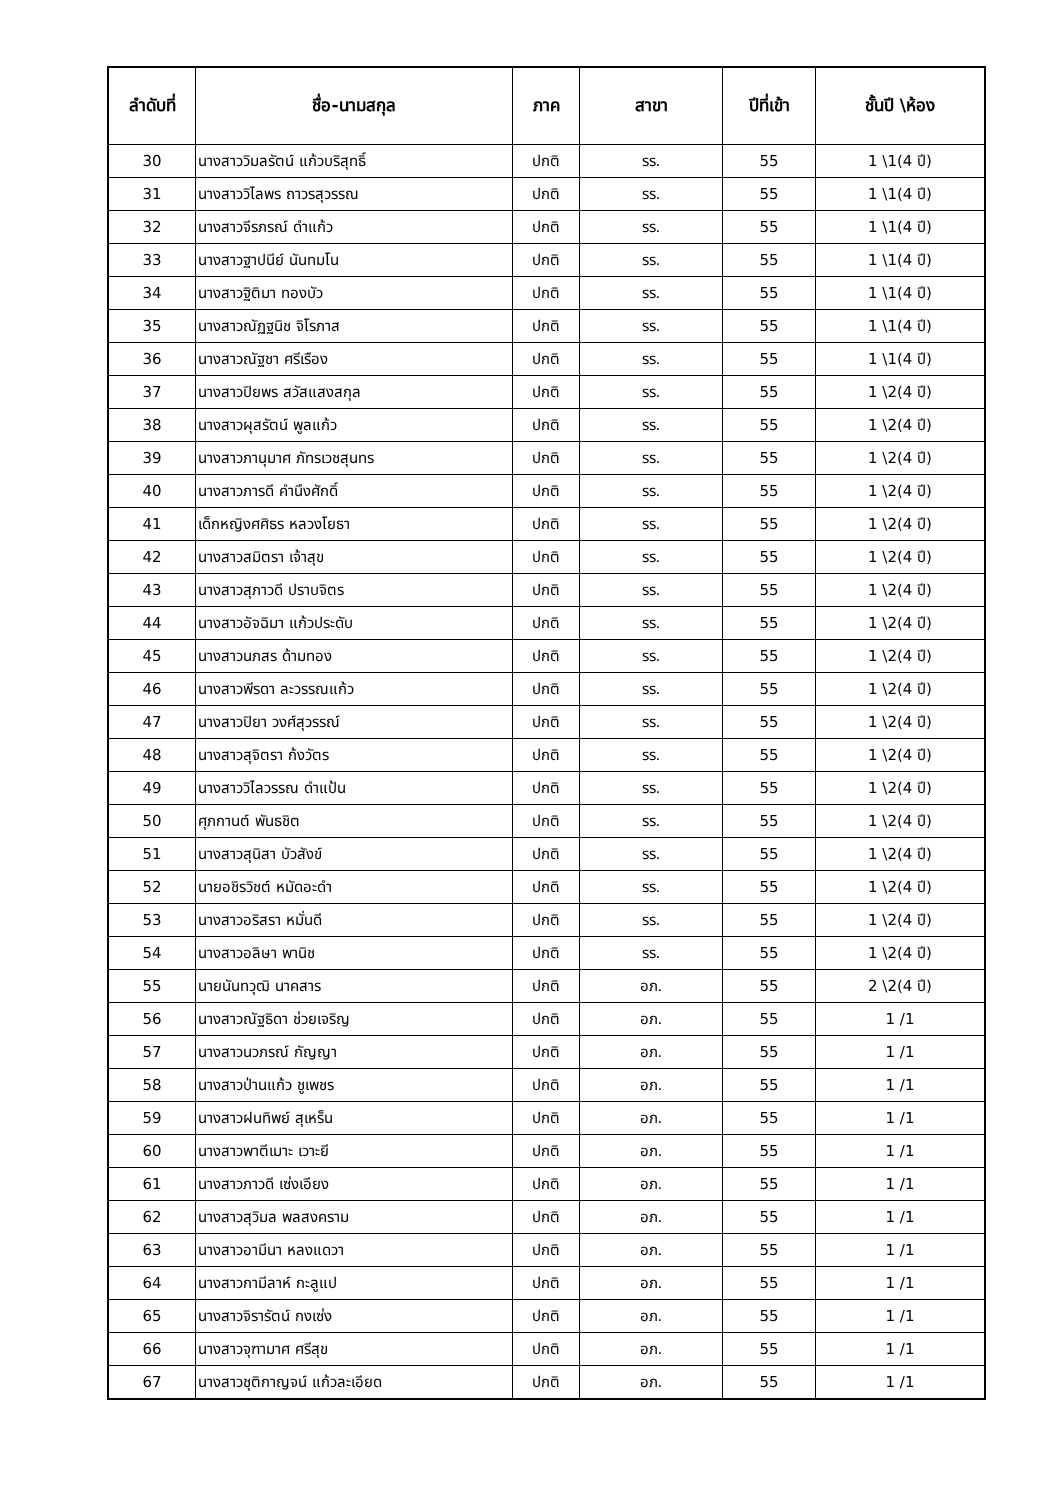| ลำดับที่ | ชื่อ-นามสกุล | ภาค | สาขา | ปีที่เข้า | ชั้นปี \ห้อง |
| --- | --- | --- | --- | --- | --- |
| 30 | นางสาววิมลรัตน์ แก้วบริสุทธิ์ | ปกติ | รร. | 55 | 1 \1(4 ปี) |
| 31 | นางสาววิไลพร ถาวรสุวรรณ | ปกติ | รร. | 55 | 1 \1(4 ปี) |
| 32 | นางสาวจีรภรณ์ ดำแก้ว | ปกติ | รร. | 55 | 1 \1(4 ปี) |
| 33 | นางสาวฐาปนีย์ นันทมโน | ปกติ | รร. | 55 | 1 \1(4 ปี) |
| 34 | นางสาวฐิติมา ทองบัว | ปกติ | รร. | 55 | 1 \1(4 ปี) |
| 35 | นางสาวณัฏฐนิช จิโรภาส | ปกติ | รร. | 55 | 1 \1(4 ปี) |
| 36 | นางสาวณัฐชา ศรีเรือง | ปกติ | รร. | 55 | 1 \1(4 ปี) |
| 37 | นางสาวปิยพร สวัสแสงสกุล | ปกติ | รร. | 55 | 1 \2(4 ปี) |
| 38 | นางสาวผุสรัตน์ พูลแก้ว | ปกติ | รร. | 55 | 1 \2(4 ปี) |
| 39 | นางสาวภานุมาศ ภัทรเวชสุนทร | ปกติ | รร. | 55 | 1 \2(4 ปี) |
| 40 | นางสาวภารดี คำนึงศักดิ์ | ปกติ | รร. | 55 | 1 \2(4 ปี) |
| 41 | เด็กหญิงศศิธร หลวงโยธา | ปกติ | รร. | 55 | 1 \2(4 ปี) |
| 42 | นางสาวสมิตรา เจ้าสุข | ปกติ | รร. | 55 | 1 \2(4 ปี) |
| 43 | นางสาวสุภาวดี ปราบจิตร | ปกติ | รร. | 55 | 1 \2(4 ปี) |
| 44 | นางสาวอัจฉิมา แก้วประดับ | ปกติ | รร. | 55 | 1 \2(4 ปี) |
| 45 | นางสาวนภสร ด้ามทอง | ปกติ | รร. | 55 | 1 \2(4 ปี) |
| 46 | นางสาวพีรดา ละวรรณแก้ว | ปกติ | รร. | 55 | 1 \2(4 ปี) |
| 47 | นางสาวปิยา วงศ์สุวรรณ์ | ปกติ | รร. | 55 | 1 \2(4 ปี) |
| 48 | นางสาวสุจิตรา ก้งวัตร | ปกติ | รร. | 55 | 1 \2(4 ปี) |
| 49 | นางสาววิไลวรรณ ดำแป้น | ปกติ | รร. | 55 | 1 \2(4 ปี) |
| 50 | ศุภกานต์ พันธชิต | ปกติ | รร. | 55 | 1 \2(4 ปี) |
| 51 | นางสาวสุนิสา บัวสังข์ | ปกติ | รร. | 55 | 1 \2(4 ปี) |
| 52 | นายอชิรวิชต์ หมัดอะดำ | ปกติ | รร. | 55 | 1 \2(4 ปี) |
| 53 | นางสาวอริสรา หมั่นดี | ปกติ | รร. | 55 | 1 \2(4 ปี) |
| 54 | นางสาวอลิษา พานิช | ปกติ | รร. | 55 | 1 \2(4 ปี) |
| 55 | นายนันทวุฒิ นาคสาร | ปกติ | อภ. | 55 | 2 \2(4 ปี) |
| 56 | นางสาวณัฐธิดา ช่วยเจริญ | ปกติ | อภ. | 55 | 1 /1 |
| 57 | นางสาวนวภรณ์ กัญญา | ปกติ | อภ. | 55 | 1 /1 |
| 58 | นางสาวป่านแก้ว ชูเพชร | ปกติ | อภ. | 55 | 1 /1 |
| 59 | นางสาวฝนทิพย์ สุเหร็น | ปกติ | อภ. | 55 | 1 /1 |
| 60 | นางสาวพาตีเมาะ เวาะยี | ปกติ | อภ. | 55 | 1 /1 |
| 61 | นางสาวภาวดี เซ่งเอียง | ปกติ | อภ. | 55 | 1 /1 |
| 62 | นางสาวสุวิมล พลสงคราม | ปกติ | อภ. | 55 | 1 /1 |
| 63 | นางสาวอามีนา หลงแดวา | ปกติ | อภ. | 55 | 1 /1 |
| 64 | นางสาวกามีลาห์ กะลูแป | ปกติ | อภ. | 55 | 1 /1 |
| 65 | นางสาวจิรารัตน์ กงเซ่ง | ปกติ | อภ. | 55 | 1 /1 |
| 66 | นางสาวจุฑามาศ ศรีสุข | ปกติ | อภ. | 55 | 1 /1 |
| 67 | นางสาวชุติกาญจน์ แก้วละเอียด | ปกติ | อภ. | 55 | 1 /1 |